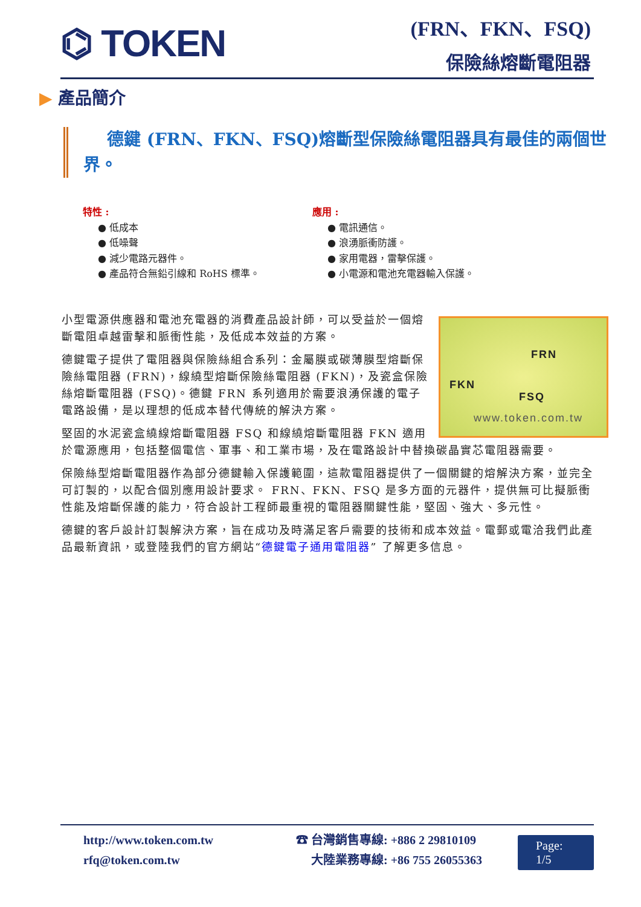⌬ TOKEN
(FRN、FKN、FSQ)
保險絲熔斷電阻器
▶ 產品簡介
德鍵 (FRN、FKN、FSQ)熔斷型保險絲電阻器具有最佳的兩個世界。
特性 :
● 低成本
● 低噪聲
● 減少電路元器件。
● 產品符合無鉛引線和 RoHS 標準。
應用 :
● 電訊通信。
● 浪湧脈衝防護。
● 家用電器，雷擊保護。
● 小電源和電池充電器輸入保護。
FRN
FKN
FSQ
www.token.com.tw
小型電源供應器和電池充電器的消費產品設計師，可以受益於一個熔斷電阻卓越雷擊和脈衝性能，及低成本效益的方案。
德鍵電子提供了電阻器與保險絲組合系列：金屬膜或碳薄膜型熔斷保險絲電阻器 (FRN)，線繞型熔斷保險絲電阻器 (FKN)，及瓷盒保險絲熔斷電阻器 (FSQ)。德鍵 FRN 系列適用於需要浪湧保護的電子電路設備，是以理想的低成本替代傳統的解決方案。
堅固的水泥瓷盒繞線熔斷電阻器 FSQ 和線繞熔斷電阻器 FKN 適用於電源應用，包括整個電信、軍事、和工業市場，及在電路設計中替換碳晶實芯電阻器需要。
保險絲型熔斷電阻器作為部分德鍵輸入保護範圍，這款電阻器提供了一個關鍵的熔解決方案，並完全可訂製的，以配合個別應用設計要求。 FRN、FKN、FSQ 是多方面的元器件，提供無可比擬脈衝性能及熔斷保護的能力，符合設計工程師最重視的電阻器關鍵性能，堅固、強大、多元性。
德鍵的客戶設計訂製解決方案，旨在成功及時滿足客戶需要的技術和成本效益。電郵或電洽我們此產品最新資訊，或登陸我們的官方網站“德鍵電子通用電阻器” 了解更多信息。
http://www.token.com.tw
rfq@token.com.tw
☎ 台灣銷售專線: +886 2 29810109
大陸業務專線: +86 755 26055363
Page: 1/5